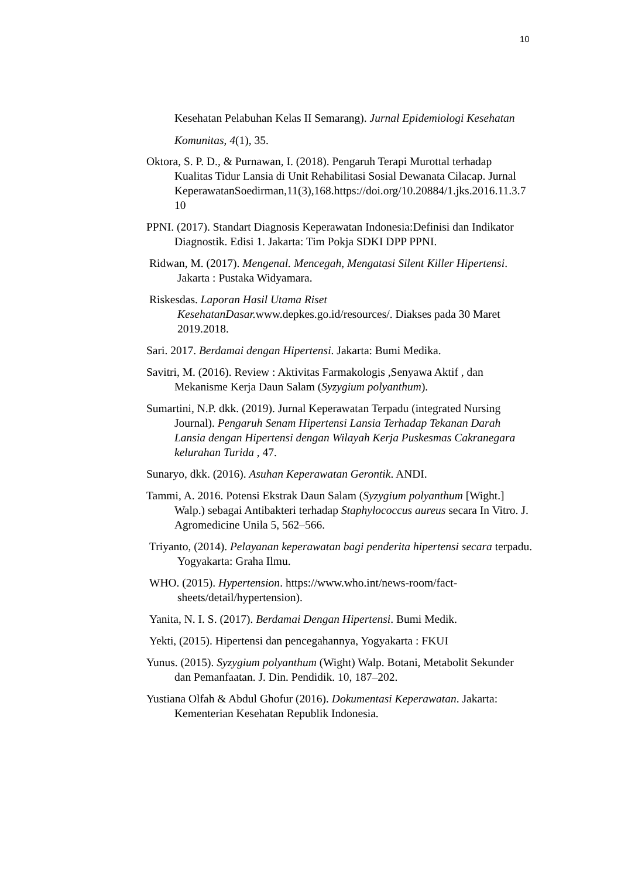10
Kesehatan Pelabuhan Kelas II Semarang). Jurnal Epidemiologi Kesehatan Komunitas, 4(1), 35.
Oktora, S. P. D., & Purnawan, I. (2018). Pengaruh Terapi Murottal terhadap Kualitas Tidur Lansia di Unit Rehabilitasi Sosial Dewanata Cilacap. Jurnal KeperawatanSoedirman,11(3),168.https://doi.org/10.20884/1.jks.2016.11.3.7 10
PPNI. (2017). Standart Diagnosis Keperawatan Indonesia:Definisi dan Indikator Diagnostik. Edisi 1. Jakarta: Tim Pokja SDKI DPP PPNI.
Ridwan, M. (2017). Mengenal. Mencegah, Mengatasi Silent Killer Hipertensi. Jakarta : Pustaka Widyamara.
Riskesdas. Laporan Hasil Utama Riset KesehatanDasar. www.depkes.go.id/resources/. Diakses pada 30 Maret 2019.2018.
Sari. 2017. Berdamai dengan Hipertensi. Jakarta: Bumi Medika.
Savitri, M. (2016). Review : Aktivitas Farmakologis ,Senyawa Aktif , dan Mekanisme Kerja Daun Salam (Syzygium polyanthum).
Sumartini, N.P. dkk. (2019). Jurnal Keperawatan Terpadu (integrated Nursing Journal). Pengaruh Senam Hipertensi Lansia Terhadap Tekanan Darah Lansia dengan Hipertensi dengan Wilayah Kerja Puskesmas Cakranegara kelurahan Turida , 47.
Sunaryo, dkk. (2016). Asuhan Keperawatan Gerontik. ANDI.
Tammi, A. 2016. Potensi Ekstrak Daun Salam (Syzygium polyanthum [Wight.] Walp.) sebagai Antibakteri terhadap Staphylococcus aureus secara In Vitro. J. Agromedicine Unila 5, 562–566.
Triyanto, (2014). Pelayanan keperawatan bagi penderita hipertensi secara terpadu. Yogyakarta: Graha Ilmu.
WHO. (2015). Hypertension. https://www.who.int/news-room/fact-sheets/detail/hypertension).
Yanita, N. I. S. (2017). Berdamai Dengan Hipertensi. Bumi Medik.
Yekti, (2015). Hipertensi dan pencegahannya, Yogyakarta : FKUI
Yunus. (2015). Syzygium polyanthum (Wight) Walp. Botani, Metabolit Sekunder dan Pemanfaatan. J. Din. Pendidik. 10, 187–202.
Yustiana Olfah & Abdul Ghofur (2016). Dokumentasi Keperawatan. Jakarta: Kementerian Kesehatan Republik Indonesia.